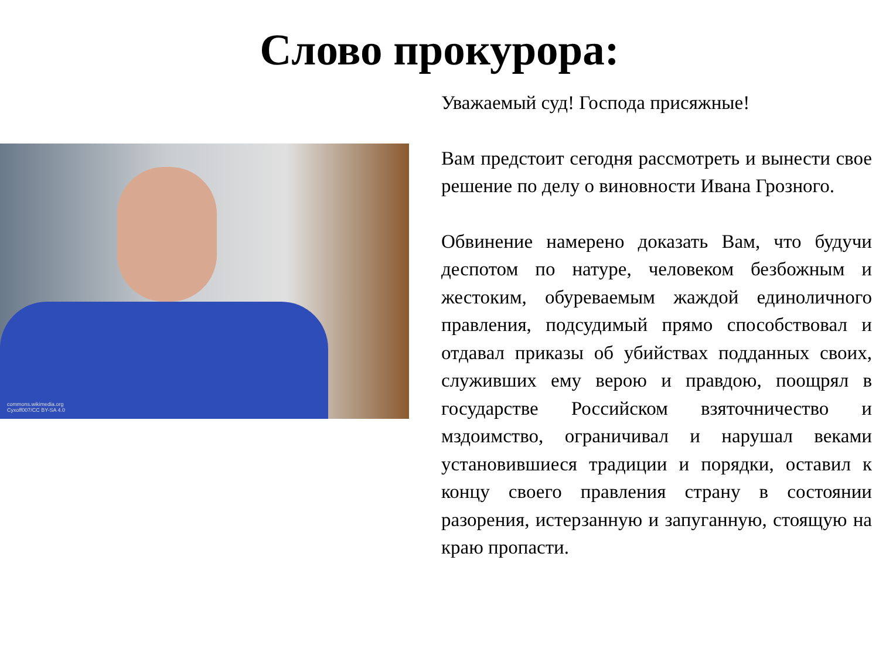Слово прокурора:
commons.wikimedia.org
Cyxoff007/CC BY-SA 4.0
Уважаемый суд! Господа присяжные!
Вам предстоит сегодня рассмотреть и вынести свое решение по делу о виновности Ивана Грозного.
Обвинение намерено доказать Вам, что будучи деспотом по натуре, человеком безбожным и жестоким, обуреваемым жаждой единоличного правления, подсудимый прямо способствовал и отдавал приказы об убийствах подданных своих, служивших ему верою и правдою, поощрял в государстве Российском взяточничество и мздоимство, ограничивал и нарушал веками установившиеся традиции и порядки, оставил к концу своего правления страну в состоянии разорения, истерзанную и запуганную, стоящую на краю пропасти.